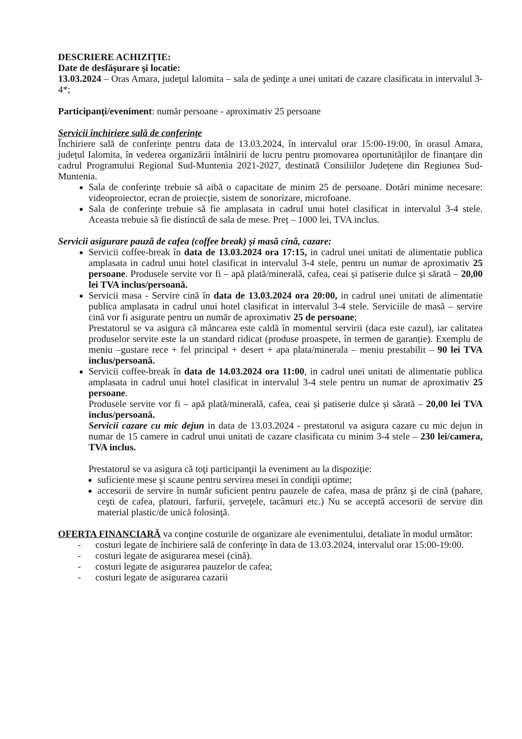DESCRIERE ACHIZIȚIE:
Date de desfăşurare şi locatie:
13.03.2024 – Oras Amara, judeţul Ialomita – sala de şedinţe a unei unitati de cazare clasificata in intervalul 3-4*;
Participanţi/eveniment: număr persoane - aproximativ 25 persoane
Servicii închiriere sală de conferințe
Închiriere sală de conferințe pentru data de 13.03.2024, în intervalul orar 15:00-19:00, în orasul Amara, județul Ialomita, în vederea organizării întâlnirii de lucru pentru promovarea oportunităților de finanțare din cadrul Programului Regional Sud-Muntenia 2021-2027, destinată Consiliilor Județene din Regiunea Sud-Muntenia.
Sala de conferințe trebuie să aibă o capacitate de minim 25 de persoane. Dotări minime necesare: videoproiector, ecran de proiecție, sistem de sonorizare, microfoane.
Sala de conferințe trebuie să fie amplasata in cadrul unui hotel clasificat in intervalul 3-4 stele. Aceasta trebuie să fie distinctă de sala de mese. Preț – 1000 lei, TVA inclus.
Servicii asigurare pauză de cafea (coffee break) și masă cină, cazare:
Servicii coffee-break în data de 13.03.2024 ora 17:15, in cadrul unei unitati de alimentatie publica amplasata in cadrul unui hotel clasificat in intervalul 3-4 stele, pentru un numar de aproximativ 25 persoane. Produsele servite vor fi – apă plată/minerală, cafea, ceai și patiserie dulce și sărată – 20,00 lei TVA inclus/persoană.
Servicii masa - Servire cină în data de 13.03.2024 ora 20:00, in cadrul unei unitati de alimentatie publica amplasata in cadrul unui hotel clasificat in intervalul 3-4 stele. Serviciile de masă – servire cină vor fi asigurate pentru un număr de aproximativ 25 de persoane;
Prestatorul se va asigura că mâncarea este caldă în momentul servirii (daca este cazul), iar calitatea produselor servite este la un standard ridicat (produse proaspete, în termen de garanție). Exemplu de meniu –gustare rece + fel principal + desert + apa plata/minerala – meniu prestabilit – 90 lei TVA inclus/persoană.
Servicii coffee-break în data de 14.03.2024 ora 11:00, in cadrul unei unitati de alimentatie publica amplasata in cadrul unui hotel clasificat in intervalul 3-4 stele pentru un numar de aproximativ 25 persoane.
Produsele servite vor fi – apă plată/minerală, cafea, ceai și patiserie dulce și sărată – 20,00 lei TVA inclus/persoană.
Servicii cazare cu mic dejun in data de 13.03.2024 - prestatorul va asigura cazare cu mic dejun in numar de 15 camere in cadrul unui unitati de cazare clasificata cu minim 3-4 stele – 230 lei/camera, TVA inclus.
Prestatorul se va asigura că toţi participanţii la eveniment au la dispoziţie:
suficiente mese şi scaune pentru servirea mesei în condiţii optime;
accesorii de servire în număr suficient pentru pauzele de cafea, masa de prânz şi de cină (pahare, ceşti de cafea, platouri, farfurii, şerveţele, tacâmuri etc.) Nu se acceptă accesorii de servire din material plastic/de unică folosinţă.
OFERTA FINANCIARĂ va conţine costurile de organizare ale evenimentului, detaliate în modul următor:
- costuri legate de închiriere sală de conferinţe în data de 13.03.2024, intervalul orar 15:00-19:00.
- costuri legate de asigurarea mesei (cină).
- costuri legate de asigurarea pauzelor de cafea;
- costuri legate de asigurarea cazarii